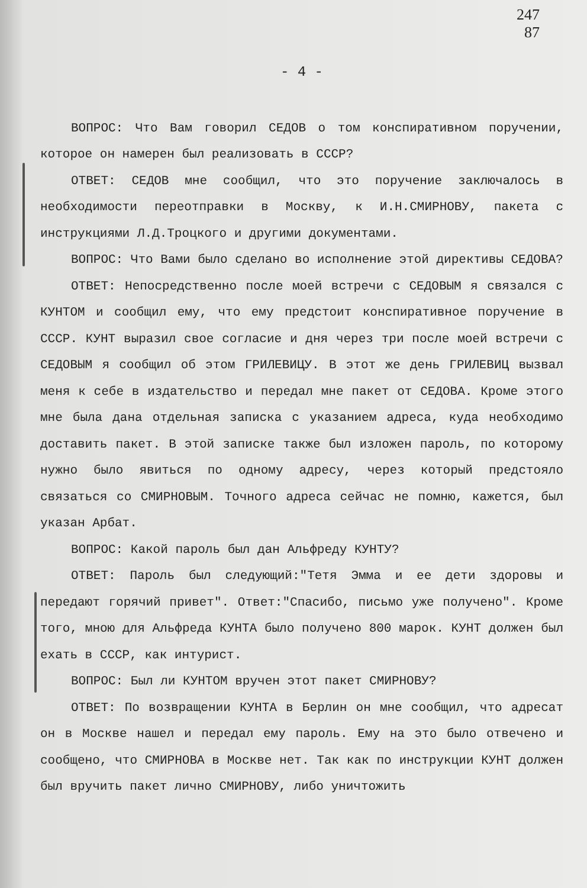247
87
- 4 -
ВОПРОС: Что Вам говорил СЕДОВ о том конспиративном поручении, которое он намерен был реализовать в СССР?
ОТВЕТ: СЕДОВ мне сообщил, что это поручение заключалось в необходимости переотправки в Москву, к И.Н.СМИРНОВУ, пакета с инструкциями Л.Д.Троцкого и другими документами.
ВОПРОС: Что Вами было сделано во исполнение этой директивы СЕДОВА?
ОТВЕТ: Непосредственно после моей встречи с СЕДОВЫМ я связался с КУНТОМ и сообщил ему, что ему предстоит конспиративное поручение в СССР. КУНТ выразил свое согласие и дня через три после моей встречи с СЕДОВЫМ я сообщил об этом ГРИЛЕВИЦУ. В этот же день ГРИЛЕВИЦ вызвал меня к себе в издательство и передал мне пакет от СЕДОВА. Кроме этого мне была дана отдельная записка с указанием адреса, куда необходимо доставить пакет. В этой записке также был изложен пароль, по которому нужно было явиться по одному адресу, через который предстояло связаться со СМИРНОВЫМ. Точного адреса сейчас не помню, кажется, был указан Арбат.
ВОПРОС: Какой пароль был дан Альфреду КУНТУ?
ОТВЕТ: Пароль был следующий:"Тетя Эмма и ее дети здоровы и передают горячий привет". Ответ:"Спасибо, письмо уже получено". Кроме того, мною для Альфреда КУНТА было получено 800 марок. КУНТ должен был ехать в СССР, как интурист.
ВОПРОС: Был ли КУНТОМ вручен этот пакет СМИРНОВУ?
ОТВЕТ: По возвращении КУНТА в Берлин он мне сообщил, что адресат он в Москве нашел и передал ему пароль. Ему на это было отвечено и сообщено, что СМИРНОВА в Москве нет. Так как по инструкции КУНТ должен был вручить пакет лично СМИРНОВУ, либо уничтожить